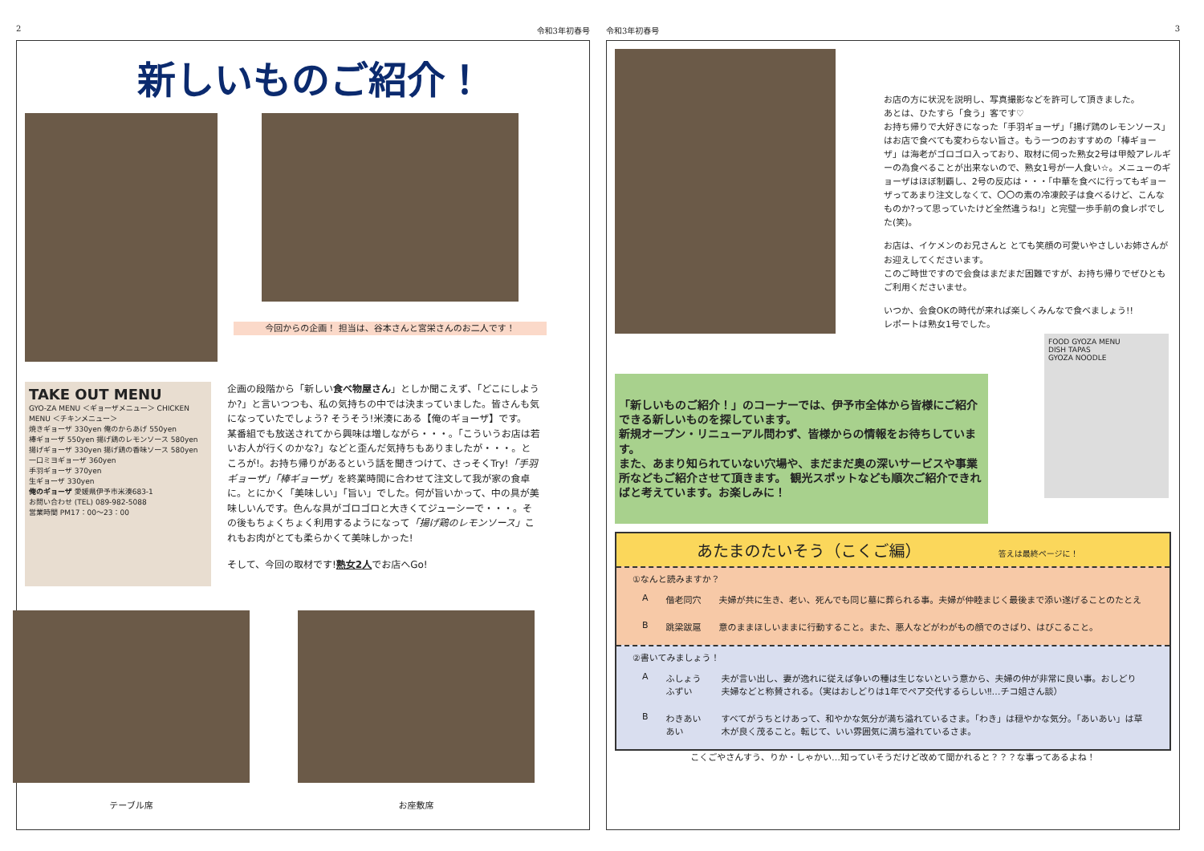2 令和3年初春号
新しいものご紹介！
今回からの企画！ 担当は、谷本さんと宮栄さんのお二人です！
TAKE OUT MENU
GYO-ZA MENU ＜ギョーザメニュー＞ CHICKEN MENU ＜チキンメニュー＞
焼きギョーザ 330yen 俺のからあげ 550yen
棒ギョーザ 550yen 揚げ鶏のレモンソース 580yen
揚げギョーザ 330yen 揚げ鶏の香味ソース 580yen
一口ミヨギョーザ 360yen
手羽ギョーザ 370yen
生ギョーザ 330yen
俺のギョーザ 愛媛県伊予市米湊683-1
お問い合わせ (TEL) 089-982-5088
営業時間 PM17：00～23：00
企画の段階から「新しい食べ物屋さん」としか聞こえず、「どこにしようか?」と言いつつも、私の気持ちの中では決まっていました。皆さんも気になっていたでしょう? そうそう!米湊にある【俺のギョーザ】です。
某番組でも放送されてから興味は増しながら・・・。「こういうお店は若いお人が行くのかな?」などと歪んだ気持ちもありましたが・・・。ところが!。お持ち帰りがあるという話を聞きつけて、さっそくTry!「手羽ギョーザ」「棒ギョーザ」を終業時間に合わせて注文して我が家の食卓に。とにかく「美味しい」「旨い」でした。何が旨いかって、中の具が美味しいんです。色んな具がゴロゴロと大きくてジューシーで・・・。その後もちょくちょく利用するようになって「揚げ鶏のレモンソース」これもお肉がとても柔らかくて美味しかった!
そして、今回の取材です!熟女2人でお店へGo!
テーブル席 お座敷席
令和3年初春号 3
お店の方に状況を説明し、写真撮影などを許可して頂きました。
あとは、ひたすら「食う」客です♡
お持ち帰りで大好きになった「手羽ギョーザ」「揚げ鶏のレモンソース」はお店で食べても変わらない旨さ。もう一つのおすすめの「棒ギョーザ」は海老がゴロゴロ入っており、取材に伺った熟女2号は甲殻アレルギーの為食べることが出来ないので、熟女1号が一人食い☆。メニューのギョーザはほぼ制覇し、2号の反応は・・・「中華を食べに行ってもギョーザってあまり注文しなくて、〇〇の素の冷凍餃子は食べるけど、こんなものか?って思っていたけど全然違うね!」と完璧一歩手前の食レポでした(笑)。
お店は、イケメンのお兄さんと とても笑顔の可愛いやさしいお姉さんがお迎えしてくださいます。
このご時世ですので会食はまだまだ困難ですが、お持ち帰りでぜひともご利用くださいませ。
いつか、会食OKの時代が来れば楽しくみんなで食べましょう!!
レポートは熟女1号でした。
「新しいものご紹介！」のコーナーでは、伊予市全体から皆様にご紹介できる新しいものを探しています。
新規オープン・リニューアル問わず、皆様からの情報をお待ちしています。
また、あまり知られていない穴場や、まだまだ奥の深いサービスや事業所などもご紹介させて頂きます。 観光スポットなども順次ご紹介できればと考えています。お楽しみに！
FOOD GYOZA MENU
DISH TAPAS
GYOZA NOODLE
あたまのたいそう（こくご編） 答えは最終ページに！
①なんと読みますか？
| A | 偕老同穴 | 夫婦が共に生き、老い、死んでも同じ墓に葬られる事。夫婦が仲睦まじく最後まで添い遂げることのたとえ |
| B | 跳梁跋扈 | 意のままほしいままに行動すること。また、悪人などがわがもの顔でのさばり、はびこること。 |
②書いてみましょう！
| A | ふしょうふずい | 夫が言い出し、妻が逸れに従えば争いの種は生じないという意から、夫婦の仲が非常に良い事。おしどり夫婦などと称賛される。（実はおしどりは1年でペア交代するらしい‼…チコ姐さん談） |
| B | わきあいあい | すべてがうちとけあって、和やかな気分が満ち溢れているさま。「わき」は穏やかな気分。「あいあい」は草木が良く茂ること。転じて、いい雰囲気に満ち溢れているさま。 |
こくごやさんすう、りか・しゃかい…知っていそうだけど改めて聞かれると？？？な事ってあるよね！